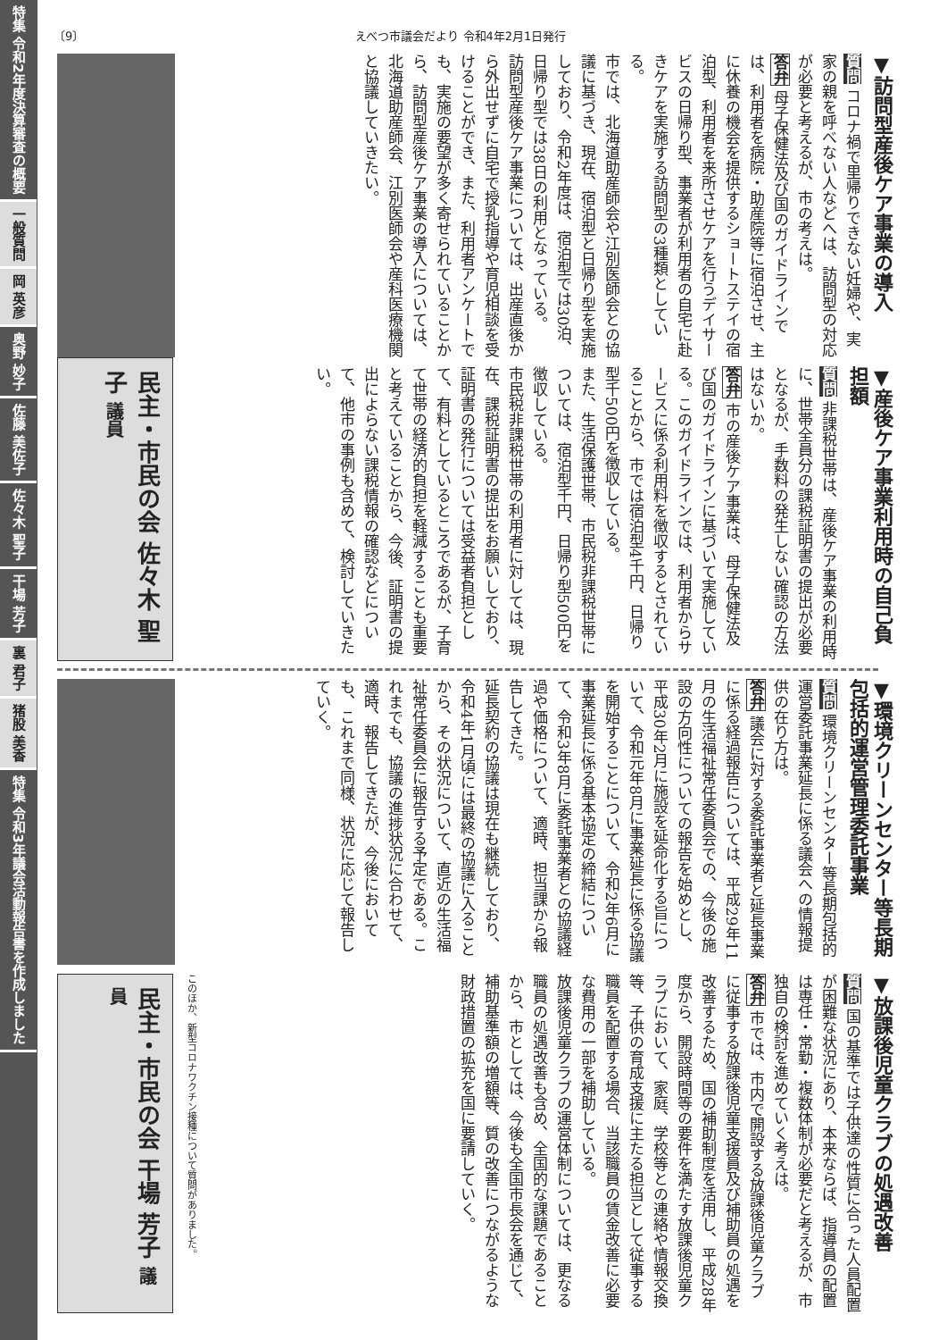特集 令和2年度決算審査の概要
一般質問
岡 英彦
奥野 妙子
佐藤 美佐子
佐々木 聖子
干場 芳子
裏 君子
猪股 美香
特集 令和3年議会活動報告書を作成しました
〔9〕 えべつ市議会だより 令和4年2月1日発行
▼訪問型産後ケア事業の導入
質問 コロナ禍で里帰りできない妊婦や、実家の親を呼べない人などへは、訪問型の対応が必要と考えるが、市の考えは。
答弁 母子保健法及び国のガイドラインでは、利用者を病院・助産院等に宿泊させ、主に休養の機会を提供するショートステイの宿泊型、利用者を来所させケアを行うデイサービスの日帰り型、事業者が利用者の自宅に赴きケアを実施する訪問型の3種類としている。
市では、北海道助産師会や江別医師会との協議に基づき、現在、宿泊型と日帰り型を実施しており、令和2年度は、宿泊型では30泊、日帰り型では38日の利用となっている。
訪問型産後ケア事業については、出産直後から外出せずに自宅で授乳指導や育児相談を受けることができ、また、利用者アンケートでも、実施の要望が多く寄せられていることから、訪問型産後ケア事業の導入については、北海道助産師会、江別医師会や産科医療機関と協議していきたい。
民主・市民の会 佐々木 聖子 議員
▼産後ケア事業利用時の自己負担額
質問 非課税世帯は、産後ケア事業の利用時に、世帯全員分の課税証明書の提出が必要となるが、手数料の発生しない確認の方法はないか。
答弁 市の産後ケア事業は、母子保健法及び国のガイドラインに基づいて実施している。このガイドラインでは、利用者からサービスに係る利用料を徴収するとされていることから、市では宿泊型4千円、日帰り型千500円を徴収している。
また、生活保護世帯、市民税非課税世帯については、宿泊型千円、日帰り型500円を徴収している。
市民税非課税世帯の利用者に対しては、現在、課税証明書の提出をお願いしており、証明書の発行については受益者負担として、有料としているところであるが、子育て世帯の経済的負担を軽減することも重要と考えていることから、今後、証明書の提出によらない課税情報の確認などについて、他市の事例も含めて、検討していきたい。
▼環境クリーンセンター等長期包括的運営管理委託事業
質問 環境クリーンセンター等長期包括的運営委託事業延長に係る議会への情報提供の在り方は。
答弁 議会に対する委託事業者と延長事業に係る経過報告については、平成29年11月の生活福祉常任委員会での、今後の施設の方向性についての報告を始めとし、平成30年2月に施設を延命化する旨について、令和元年8月に事業延長に係る協議を開始することについて、令和2年6月に事業延長に係る基本協定の締結について、令和3年8月に委託事業者との協議経過や価格について、適時、担当課から報告してきた。
延長契約の協議は現在も継続しており、令和4年1月頃には最終の協議に入ることから、その状況について、直近の生活福祉常任委員会に報告する予定である。これまでも、協議の進捗状況に合わせて、適時、報告してきたが、今後においても、これまで同様、状況に応じて報告していく。
▼放課後児童クラブの処遇改善
質問 国の基準では子供達の性質に合った人員配置が困難な状況にあり、本来ならば、指導員の配置は専任・常勤・複数体制が必要だと考えるが、市独自の検討を進めていく考えは。
答弁 市では、市内で開設する放課後児童クラブに従事する放課後児童支援員及び補助員の処遇を改善するため、国の補助制度を活用し、平成28年度から、開設時間等の要件を満たす放課後児童クラブにおいて、家庭、学校等との連絡や情報交換等、子供の育成支援に主たる担当として従事する職員を配置する場合、当該職員の賃金改善に必要な費用の一部を補助している。
放課後児童クラブの運営体制については、更なる職員の処遇改善も含め、全国的な課題であることから、市としては、今後も全国市長会を通じて、補助基準額の増額等、質の改善につながるような財政措置の拡充を国に要請していく。
このほか、新型コロナワクチン接種について質問がありました。
民主・市民の会 干場 芳子 議員